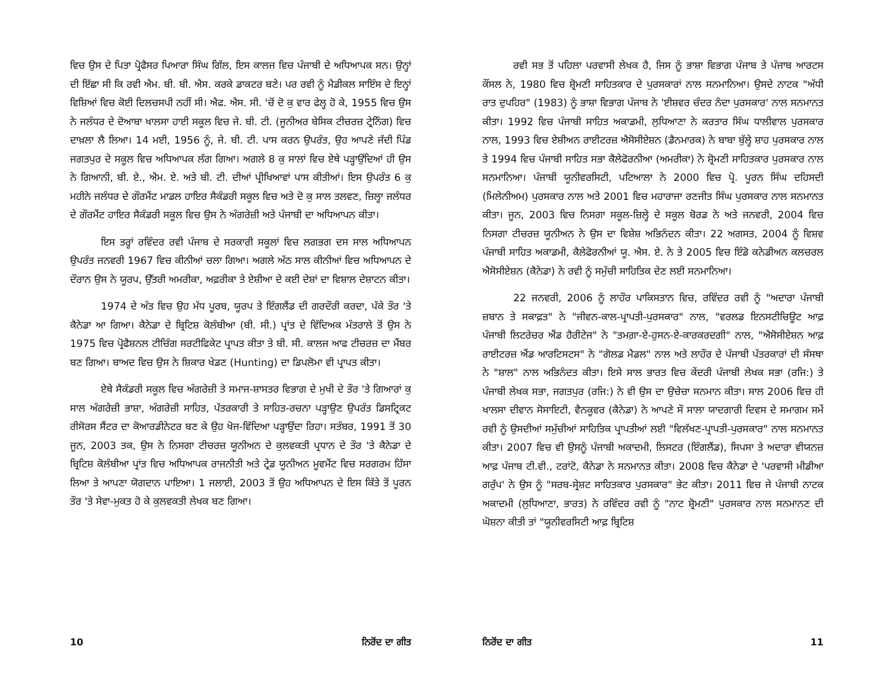ਵਿਚ ਉਸ ਦੇ ਪਿਤਾ ਪ੍ਰੋਫੈਸਰ ਪਿਆਰਾ ਸਿੰਘ ਗਿੱਲ, ਇਸ ਕਾਲਜ ਵਿਚ ਪੰਜਾਬੀ ਦੇ ਅਧਿਆਪਕ ਸਨ। ਉਨ੍ਹਾਂ ਦੀ ਇੱਛਾ ਸੀ ਕਿ ਰਵੀ ਐਮ. ਬੀ. ਬੀ. ਐਸ. ਕਰਕੇ ਡਾਕਟਰ ਬਣੇ। ਪਰ ਰਵੀ ਨੂੰ ਮੈਡੀਕਲ ਸਾਇੰਸ ਦੇ ਇਨ੍ਹਾਂ ਵਿਸ਼ਿਆਂ ਵਿਚ ਕੋਈ ਦਿਲਚਸਪੀ ਨਹੀਂ ਸੀ। ਐਫ. ਐਸ. ਸੀ. 'ਚੋਂ ਦੋ ਕੁ ਵਾਰ ਫੇਲ੍ਹ ਹੋ ਕੇ, 1955 ਵਿਚ ਉਸ ਨੇ ਜਲੰਧਰ ਦੇ ਦੋਆਬਾ ਖਾਲਸਾ ਹਾਈ ਸਕੂਲ ਵਿਚ ਜੇ. ਬੀ. ਟੀ. (ਜੂਨੀਅਰ ਬੇਸਿਕ ਟੀਚਰਜ਼ ਟ੍ਰੇਨਿੰਗ) ਵਿਚ ਦਾਖ਼ਲਾ ਲੈ ਲਿਆ। 14 ਮਈ, 1956 ਨੂੰ, ਜੇ. ਬੀ. ਟੀ. ਪਾਸ ਕਰਨ ਉਪਰੰਤ, ਉਹ ਆਪਣੇ ਜੱਦੀ ਪਿੰਡ ਜਗਤਪੁਰ ਦੇ ਸਕੂਲ ਵਿਚ ਅਧਿਆਪਕ ਲੱਗ ਗਿਆ। ਅਗਲੇ 8 ਕੁ ਸਾਲਾਂ ਵਿਚ ਏਥੇ ਪੜ੍ਹਾਉਂਦਿਆਂ ਹੀ ਉਸ ਨੇ ਗਿਆਨੀ, ਬੀ. ਏ., ਐਮ. ਏ. ਅਤੇ ਬੀ. ਟੀ. ਦੀਆਂ ਪ੍ਰੀਖਿਆਵਾਂ ਪਾਸ ਕੀਤੀਆਂ। ਇਸ ਉਪਰੰਤ 6 ਕੁ ਮਹੀਨੇ ਜਲੰਧਰ ਦੇ ਗੌਰਮੈਂਟ ਮਾਡਲ ਹਾਇਰ ਸੈਕੰਡਰੀ ਸਕੂਲ ਵਿਚ ਅਤੇ ਦੋ ਕੁ ਸਾਲ ਤਲਵਣ, ਜ਼ਿਲ੍ਹਾ ਜਲੰਧਰ ਦੇ ਗੌਰਮੈਂਟ ਹਾਇਰ ਸੈਕੰਡਰੀ ਸਕੂਲ ਵਿਚ ਉਸ ਨੇ ਅੰਗਰੇਜ਼ੀ ਅਤੇ ਪੰਜਾਬੀ ਦਾ ਅਧਿਆਪਨ ਕੀਤਾ।
ਇਸ ਤਰ੍ਹਾਂ ਰਵਿੰਦਰ ਰਵੀ ਪੰਜਾਬ ਦੇ ਸਰਕਾਰੀ ਸਕੂਲਾਂ ਵਿਚ ਲਗਭਗ ਦਸ ਸਾਲ ਅਧਿਆਪਨ ਉਪਰੰਤ ਜਨਵਰੀ 1967 ਵਿਚ ਕੀਨੀਆਂ ਚਲਾ ਗਿਆ। ਅਗਲੇ ਅੱਠ ਸਾਲ ਕੀਨੀਆਂ ਵਿਚ ਅਧਿਆਪਨ ਦੇ ਦੌਰਾਨ ਉਸ ਨੇ ਯੂਰਪ, ਉੱਤਰੀ ਅਮਰੀਕਾ, ਅਫ਼ਰੀਕਾ ਤੇ ਏਸ਼ੀਆ ਦੇ ਕਈ ਦੇਸ਼ਾਂ ਦਾ ਵਿਸ਼ਾਲ ਦੇਸ਼ਾਟਨ ਕੀਤਾ।
1974 ਦੇ ਅੰਤ ਵਿਚ ਉਹ ਮੱਧ ਪੂਰਬ, ਯੂਰਪ ਤੇ ਇੰਗਲੈਂਡ ਦੀ ਗਰਦੌਰੀ ਕਰਦਾ, ਪੱਕੇ ਤੌਰ 'ਤੇ ਕੈਨੇਡਾ ਆ ਗਿਆ। ਕੈਨੇਡਾ ਦੇ ਬ੍ਰਿਟਿਸ਼ ਕੋਲੰਬੀਆ (ਬੀ. ਸੀ.) ਪ੍ਰਾਂਤ ਦੇ ਵਿੱਦਿਅਕ ਮੰਤਰਾਲੇ ਤੋਂ ਉਸ ਨੇ 1975 ਵਿਚ ਪ੍ਰੋਫੈਸ਼ਨਲ ਟੀਚਿੰਗ ਸਰਟੀਫਿਕੇਟ ਪ੍ਰਾਪਤ ਕੀਤਾ ਤੇ ਬੀ. ਸੀ. ਕਾਲਜ ਆਫ ਟੀਚਰਜ਼ ਦਾ ਮੈਂਬਰ ਬਣ ਗਿਆ। ਬਾਅਦ ਵਿਚ ਉਸ ਨੇ ਸ਼ਿਕਾਰ ਖੇਡਣ (Hunting) ਦਾ ਡਿਪਲੋਮਾ ਵੀ ਪ੍ਰਾਪਤ ਕੀਤਾ।
ਏਥੇ ਸੈਕੰਡਰੀ ਸਕੂਲ ਵਿਚ ਅੰਗਰੇਜ਼ੀ ਤੇ ਸਮਾਜ-ਸ਼ਾਸਤਰ ਵਿਭਾਗ ਦੇ ਮੁਖੀ ਦੇ ਤੌਰ 'ਤੇ ਗਿਆਰਾਂ ਕੁ ਸਾਲ ਅੰਗਰੇਜ਼ੀ ਭਾਸ਼ਾ, ਅੰਗਰੇਜ਼ੀ ਸਾਹਿਤ, ਪੱਤਰਕਾਰੀ ਤੇ ਸਾਹਿਤ-ਰਚਨਾ ਪੜ੍ਹਾਉਣ ਉਪਰੰਤ ਡਿਸਟ੍ਰਿਕਟ ਰੀਸੋਰਸ ਸੈਂਟਰ ਦਾ ਕੋਆਰਡੀਨੇਟਰ ਬਣ ਕੇ ਉਹ ਖੋਜ-ਵਿੱਦਿਆ ਪੜ੍ਹਾਉਂਦਾ ਰਿਹਾ। ਸਤੰਬਰ, 1991 ਤੋਂ 30 ਜੂਨ, 2003 ਤਕ, ਉਸ ਨੇ ਨਿਸਗਾ ਟੀਚਰਜ਼ ਯੂਨੀਅਨ ਦੇ ਕੁਲਵਕਤੀ ਪ੍ਰਧਾਨ ਦੇ ਤੌਰ 'ਤੇ ਕੈਨੇਡਾ ਦੇ ਬ੍ਰਿਟਿਸ਼ ਕੋਲੰਬੀਆ ਪ੍ਰਾਂਤ ਵਿਚ ਅਧਿਆਪਕ ਰਾਜਨੀਤੀ ਅਤੇ ਟ੍ਰੇਡ ਯੂਨੀਅਨ ਮੂਵਮੈਂਟ ਵਿਚ ਸਰਗਰਮ ਹਿੱਸਾ ਲਿਆ ਤੇ ਆਪਣਾ ਯੋਗਦਾਨ ਪਾਇਆ। 1 ਜਲਾਈ, 2003 ਤੋਂ ਉਹ ਅਧਿਆਪਨ ਦੇ ਇਸ ਕਿੱਤੇ ਤੋਂ ਪੂਰਨ ਤੌਰ 'ਤੇ ਸੇਵਾ-ਮੁਕਤ ਹੋ ਕੇ ਕੁਲਵਕਤੀ ਲੇਖਕ ਬਣ ਗਿਆ।
10 ਨਿਰੋਂਦ ਦਾ ਗੀਤ
ਰਵੀ ਸਭ ਤੋਂ ਪਹਿਲਾ ਪਰਵਾਸੀ ਲੇਖਕ ਹੈ, ਜਿਸ ਨੂੰ ਭਾਸ਼ਾ ਵਿਭਾਗ ਪੰਜਾਬ ਤੇ ਪੰਜਾਬ ਆਰਟਸ ਕੌਂਸਲ ਨੇ, 1980 ਵਿਚ ਸ਼੍ਰੋਮਣੀ ਸਾਹਿਤਕਾਰ ਦੇ ਪੁਰਸਕਾਰਾਂ ਨਾਲ ਸਨਮਾਨਿਆ। ਉਸਦੇ ਨਾਟਕ "ਅੱਧੀ ਰਾਤ ਦੁਪਹਿਰ" (1983) ਨੂੰ ਭਾਸ਼ਾ ਵਿਭਾਗ ਪੰਜਾਬ ਨੇ 'ਈਸ਼ਵਰ ਚੰਦਰ ਨੰਦਾ ਪੁਰਸਕਾਰ' ਨਾਲ ਸਨਮਾਨਤ ਕੀਤਾ। 1992 ਵਿਚ ਪੰਜਾਬੀ ਸਾਹਿਤ ਅਕਾਡਮੀ, ਲੁਧਿਆਣਾ ਨੇ ਕਰਤਾਰ ਸਿੰਘ ਧਾਲੀਵਾਲ ਪੁਰਸਕਾਰ ਨਾਲ, 1993 ਵਿਚ ਏਸ਼ੀਅਨ ਰਾਈਟਰਜ਼ ਐਸੋਸੀਏਸ਼ਨ (ਡੈਨਮਾਰਕ) ਨੇ ਬਾਬਾ ਬੁੱਲ੍ਹੇ ਸ਼ਾਹ ਪੁਰਸਕਾਰ ਨਾਲ ਤੇ 1994 ਵਿਚ ਪੰਜਾਬੀ ਸਾਹਿਤ ਸਭਾ ਕੈਲੇਫੋਰਨੀਆ (ਅਮਰੀਕਾ) ਨੇ ਸ਼੍ਰੋਮਣੀ ਸਾਹਿਤਕਾਰ ਪੁਰਸਕਾਰ ਨਾਲ ਸਨਮਾਨਿਆ। ਪੰਜਾਬੀ ਯੂਨੀਵਰਸਿਟੀ, ਪਟਿਆਲਾ ਨੇ 2000 ਵਿਚ ਪ੍ਰੋ. ਪੂਰਨ ਸਿੰਘ ਦਹਿਸਦੀ (ਮਿਲੇਨੀਅਮ) ਪੁਰਸਕਾਰ ਨਾਲ ਅਤੇ 2001 ਵਿਚ ਮਹਾਰਾਜਾ ਰਣਜੀਤ ਸਿੰਘ ਪੁਰਸਕਾਰ ਨਾਲ ਸਨਮਾਨਤ ਕੀਤਾ। ਜੂਨ, 2003 ਵਿਚ ਨਿਸਗਾ ਸਕੂਲ-ਜ਼ਿਲ੍ਹੇ ਦੇ ਸਕੂਲ ਬੋਰਡ ਨੇ ਅਤੇ ਜਨਵਰੀ, 2004 ਵਿਚ ਨਿਸਗਾ ਟੀਚਰਜ਼ ਯੂਨੀਅਨ ਨੇ ਉਸ ਦਾ ਵਿਸ਼ੇਸ਼ ਅਭਿਨੰਦਨ ਕੀਤਾ। 22 ਅਗਸਤ, 2004 ਨੂੰ ਵਿਸ਼ਵ ਪੰਜਾਬੀ ਸਾਹਿਤ ਅਕਾਡਮੀ, ਕੈਲੇਫੋਰਨੀਆਂ ਯੂ. ਐਸ. ਏ. ਨੇ ਤੇ 2005 ਵਿਚ ਇੰਡੋ ਕਨੇਡੀਅਨ ਕਲਚਰਲ ਐਸੋਸੀਏਸ਼ਨ (ਕੈਨੇਡਾ) ਨੇ ਰਵੀ ਨੂੰ ਸਮੁੱਚੀ ਸਾਹਿਤਿਕ ਦੇਣ ਲਈ ਸਨਮਾਨਿਆ।
22 ਜਨਵਰੀ, 2006 ਨੂੰ ਲਾਹੌਰ ਪਾਕਿਸਤਾਨ ਵਿਚ, ਰਵਿੰਦਰ ਰਵੀ ਨੂੰ "ਅਦਾਰਾ ਪੰਜਾਬੀ ਜ਼ਬਾਨ ਤੇ ਸਕਾਫ਼ਤ" ਨੇ "ਜੀਵਨ-ਕਾਲ-ਪ੍ਰਾਪਤੀ-ਪੁਰਸਕਾਰ" ਨਾਲ, "ਵਰਲਡ ਇਨਸਟੀਚਿਊਟ ਆਫ਼ ਪੰਜਾਬੀ ਲਿਟਰੇਚਰ ਐਂਡ ਹੈਰੀਟੇਜ" ਨੇ "ਤਮਗ਼ਾ-ਏ-ਹੁਸਨ-ਏ-ਕਾਰਕਰਦਗੀ" ਨਾਲ, "ਐਸੋਸੀਏਸ਼ਨ ਆਫ਼ ਰਾਈਟਰਜ਼ ਐਂਡ ਆਰਟਿਸਟਸ" ਨੇ "ਗੋਲਡ ਮੈਡਲ" ਨਾਲ ਅਤੇ ਲਾਹੌਰ ਦੇ ਪੰਜਾਬੀ ਪੱਤਰਕਾਰਾਂ ਦੀ ਸੰਸਥਾ ਨੇ "ਸ਼ਾਲ" ਨਾਲ ਅਭਿਨੰਦਤ ਕੀਤਾ। ਇਸੇ ਸਾਲ ਭਾਰਤ ਵਿਚ ਕੇਂਦਰੀ ਪੰਜਾਬੀ ਲੇਖਕ ਸਭਾ (ਰਜਿ:) ਤੇ ਪੰਜਾਬੀ ਲੇਖਕ ਸਭਾ, ਜਗਤਪੁਰ (ਰਜਿ:) ਨੇ ਵੀ ਉਸ ਦਾ ਉਚੇਚਾ ਸਨਮਾਨ ਕੀਤਾ। ਸਾਲ 2006 ਵਿਚ ਹੀ ਖਾਲਸਾ ਦੀਵਾਨ ਸੋਸਾਇਟੀ, ਵੈਨਕੂਵਰ (ਕੈਨੇਡਾ) ਨੇ ਆਪਣੇ ਸੌ ਸਾਲਾ ਯਾਦਗਾਰੀ ਦਿਵਸ ਦੇ ਸਮਾਗਮ ਸਮੇਂ ਰਵੀ ਨੂੰ ਉਸਦੀਆਂ ਸਮੁੱਚੀਆਂ ਸਾਹਿਤਿਕ ਪ੍ਰਾਪਤੀਆਂ ਲਈ "ਵਿਲੱਖਣ-ਪ੍ਰਾਪਤੀ-ਪੁਰਸਕਾਰ" ਨਾਲ ਸਨਮਾਨਤ ਕੀਤਾ। 2007 ਵਿਚ ਵੀ ਉਸਨੂੰ ਪੰਜਾਬੀ ਅਕਾਦਮੀ, ਲਿਸਟਰ (ਇੰਗਲੈਂਡ), ਸਿਪਸਾ ਤੇ ਅਦਾਰਾ ਵੀਯਨਜ਼ ਆਫ਼ ਪੰਜਾਬ ਟੀ.ਵੀ., ਟਰਾਂਟੋ, ਕੈਨੇਡਾ ਨੇ ਸਨਮਾਨਤ ਕੀਤਾ। 2008 ਵਿਚ ਕੈਨੇਡਾ ਦੇ 'ਪਰਵਾਸੀ ਮੀਡੀਆ ਗਰੁੱਪ' ਨੇ ਉਸ ਨੂੰ "ਸਰਬ-ਸ੍ਰੇਸ਼ਟ ਸਾਹਿਤਕਾਰ ਪੁਰਸਕਾਰ" ਭੇਟ ਕੀਤਾ। 2011 ਵਿਚ ਜੇ ਪੰਜਾਬੀ ਨਾਟਕ ਅਕਾਦਮੀ (ਲੁਧਿਆਣਾ, ਭਾਰਤ) ਨੇ ਰਵਿੰਦਰ ਰਵੀ ਨੂੰ "ਨਾਟ ਸ਼੍ਰੋਮਣੀ" ਪੁਰਸਕਾਰ ਨਾਲ ਸਨਮਾਨਣ ਦੀ ਘੋਸ਼ਨਾ ਕੀਤੀ ਤਾਂ "ਯੂਨੀਵਰਸਿਟੀ ਆਫ਼ ਬ੍ਰਿਟਿਸ਼
ਨਿਰੋਂਦ ਦਾ ਗੀਤ 11